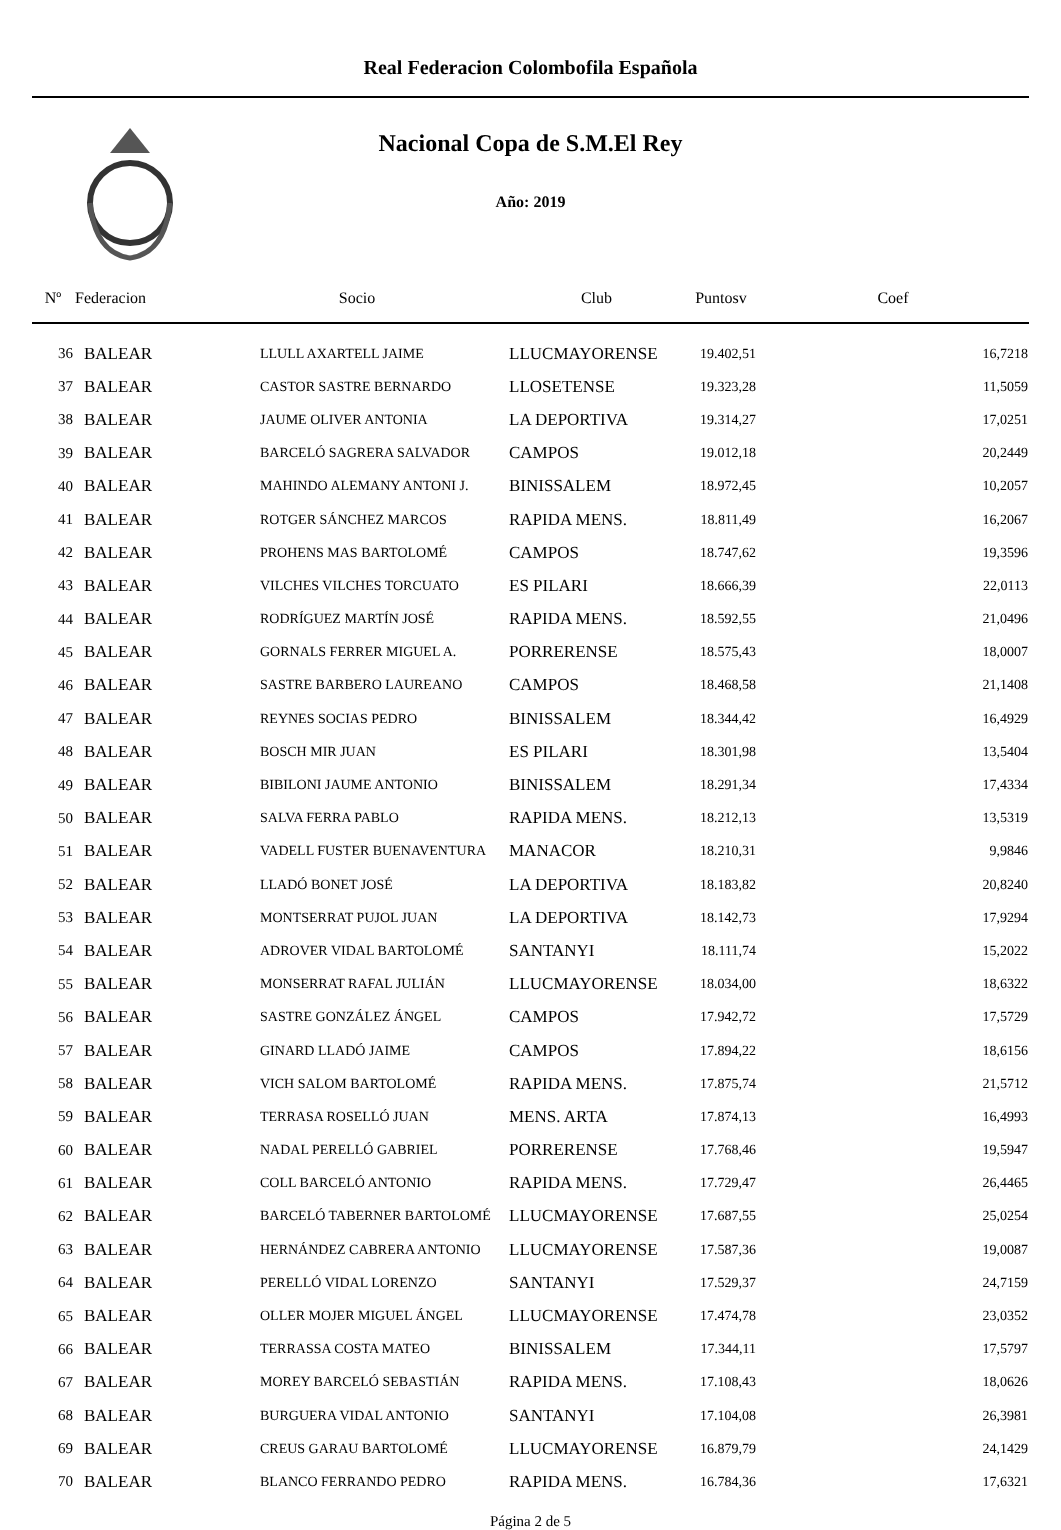Real Federacion Colombofila Española
Nacional Copa de S.M.El Rey
Año: 2019
| Nº | Federacion | Socio | Club | Puntosv | Coef |
| --- | --- | --- | --- | --- | --- |
| 36 | BALEAR | LLULL AXARTELL JAIME | LLUCMAYORENSE | 19.402,51 | 16,7218 |
| 37 | BALEAR | CASTOR SASTRE BERNARDO | LLOSETENSE | 19.323,28 | 11,5059 |
| 38 | BALEAR | JAUME OLIVER ANTONIA | LA DEPORTIVA | 19.314,27 | 17,0251 |
| 39 | BALEAR | BARCELÓ SAGRERA SALVADOR | CAMPOS | 19.012,18 | 20,2449 |
| 40 | BALEAR | MAHINDO ALEMANY ANTONI J. | BINISSALEM | 18.972,45 | 10,2057 |
| 41 | BALEAR | ROTGER SÁNCHEZ MARCOS | RAPIDA MENS. | 18.811,49 | 16,2067 |
| 42 | BALEAR | PROHENS MAS BARTOLOMÉ | CAMPOS | 18.747,62 | 19,3596 |
| 43 | BALEAR | VILCHES VILCHES TORCUATO | ES PILARI | 18.666,39 | 22,0113 |
| 44 | BALEAR | RODRÍGUEZ MARTÍN JOSÉ | RAPIDA MENS. | 18.592,55 | 21,0496 |
| 45 | BALEAR | GORNALS FERRER MIGUEL A. | PORRERENSE | 18.575,43 | 18,0007 |
| 46 | BALEAR | SASTRE BARBERO LAUREANO | CAMPOS | 18.468,58 | 21,1408 |
| 47 | BALEAR | REYNES SOCIAS PEDRO | BINISSALEM | 18.344,42 | 16,4929 |
| 48 | BALEAR | BOSCH MIR JUAN | ES PILARI | 18.301,98 | 13,5404 |
| 49 | BALEAR | BIBILONI JAUME ANTONIO | BINISSALEM | 18.291,34 | 17,4334 |
| 50 | BALEAR | SALVA FERRA PABLO | RAPIDA MENS. | 18.212,13 | 13,5319 |
| 51 | BALEAR | VADELL FUSTER BUENAVENTURA | MANACOR | 18.210,31 | 9,9846 |
| 52 | BALEAR | LLADÓ BONET JOSÉ | LA DEPORTIVA | 18.183,82 | 20,8240 |
| 53 | BALEAR | MONTSERRAT PUJOL JUAN | LA DEPORTIVA | 18.142,73 | 17,9294 |
| 54 | BALEAR | ADROVER VIDAL BARTOLOMÉ | SANTANYI | 18.111,74 | 15,2022 |
| 55 | BALEAR | MONSERRAT RAFAL JULIÁN | LLUCMAYORENSE | 18.034,00 | 18,6322 |
| 56 | BALEAR | SASTRE GONZÁLEZ ÁNGEL | CAMPOS | 17.942,72 | 17,5729 |
| 57 | BALEAR | GINARD LLADÓ JAIME | CAMPOS | 17.894,22 | 18,6156 |
| 58 | BALEAR | VICH SALOM BARTOLOMÉ | RAPIDA MENS. | 17.875,74 | 21,5712 |
| 59 | BALEAR | TERRASA ROSELLÓ JUAN | MENS. ARTA | 17.874,13 | 16,4993 |
| 60 | BALEAR | NADAL PERELLÓ GABRIEL | PORRERENSE | 17.768,46 | 19,5947 |
| 61 | BALEAR | COLL BARCELÓ ANTONIO | RAPIDA MENS. | 17.729,47 | 26,4465 |
| 62 | BALEAR | BARCELÓ TABERNER BARTOLOMÉ | LLUCMAYORENSE | 17.687,55 | 25,0254 |
| 63 | BALEAR | HERNÁNDEZ CABRERA ANTONIO | LLUCMAYORENSE | 17.587,36 | 19,0087 |
| 64 | BALEAR | PERELLÓ VIDAL LORENZO | SANTANYI | 17.529,37 | 24,7159 |
| 65 | BALEAR | OLLER MOJER MIGUEL ÁNGEL | LLUCMAYORENSE | 17.474,78 | 23,0352 |
| 66 | BALEAR | TERRASSA COSTA MATEO | BINISSALEM | 17.344,11 | 17,5797 |
| 67 | BALEAR | MOREY BARCELÓ SEBASTIÁN | RAPIDA MENS. | 17.108,43 | 18,0626 |
| 68 | BALEAR | BURGUERA VIDAL ANTONIO | SANTANYI | 17.104,08 | 26,3981 |
| 69 | BALEAR | CREUS GARAU BARTOLOMÉ | LLUCMAYORENSE | 16.879,79 | 24,1429 |
| 70 | BALEAR | BLANCO FERRANDO PEDRO | RAPIDA MENS. | 16.784,36 | 17,6321 |
Página 2 de 5